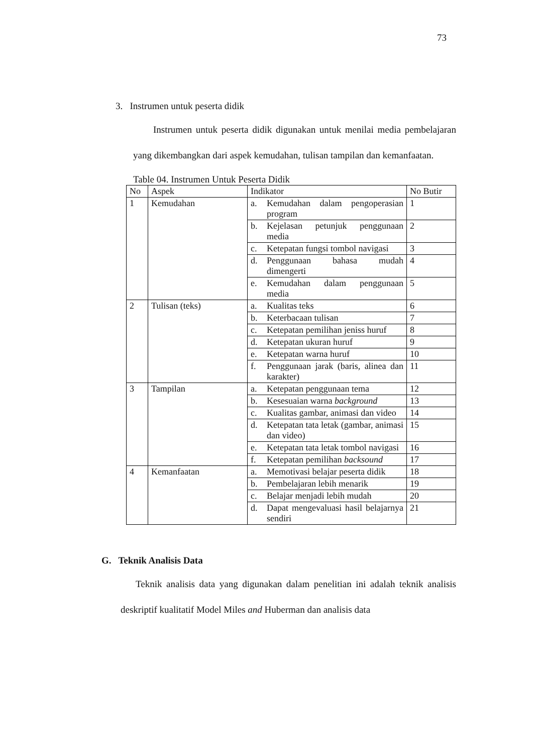73
3. Instrumen untuk peserta didik
Instrumen untuk peserta didik digunakan untuk menilai media pembelajaran yang dikembangkan dari aspek kemudahan, tulisan tampilan dan kemanfaatan.
Table 04. Instrumen Untuk Peserta Didik
| No | Aspek | Indikator | No Butir |
| --- | --- | --- | --- |
| 1 | Kemudahan | a. Kemudahan dalam pengoperasian program | 1 |
| | | b. Kejelasan petunjuk penggunaan media | 2 |
| | | c. Ketepatan fungsi tombol navigasi | 3 |
| | | d. Penggunaan bahasa mudah dimengerti | 4 |
| | | e. Kemudahan dalam penggunaan media | 5 |
| 2 | Tulisan (teks) | a. Kualitas teks | 6 |
| | | b. Keterbacaan tulisan | 7 |
| | | c. Ketepatan pemilihan jeniss huruf | 8 |
| | | d. Ketepatan ukuran huruf | 9 |
| | | e. Ketepatan warna huruf | 10 |
| | | f. Penggunaan jarak (baris, alinea dan karakter) | 11 |
| 3 | Tampilan | a. Ketepatan penggunaan tema | 12 |
| | | b. Kesesuaian warna background | 13 |
| | | c. Kualitas gambar, animasi dan video | 14 |
| | | d. Ketepatan tata letak (gambar, animasi dan video) | 15 |
| | | e. Ketepatan tata letak tombol navigasi | 16 |
| | | f. Ketepatan pemilihan backsound | 17 |
| 4 | Kemanfaatan | a. Memotivasi belajar peserta didik | 18 |
| | | b. Pembelajaran lebih menarik | 19 |
| | | c. Belajar menjadi lebih mudah | 20 |
| | | d. Dapat mengevaluasi hasil belajarnya sendiri | 21 |
G. Teknik Analisis Data
Teknik analisis data yang digunakan dalam penelitian ini adalah teknik analisis deskriptif kualitatif Model Miles and Huberman dan analisis data